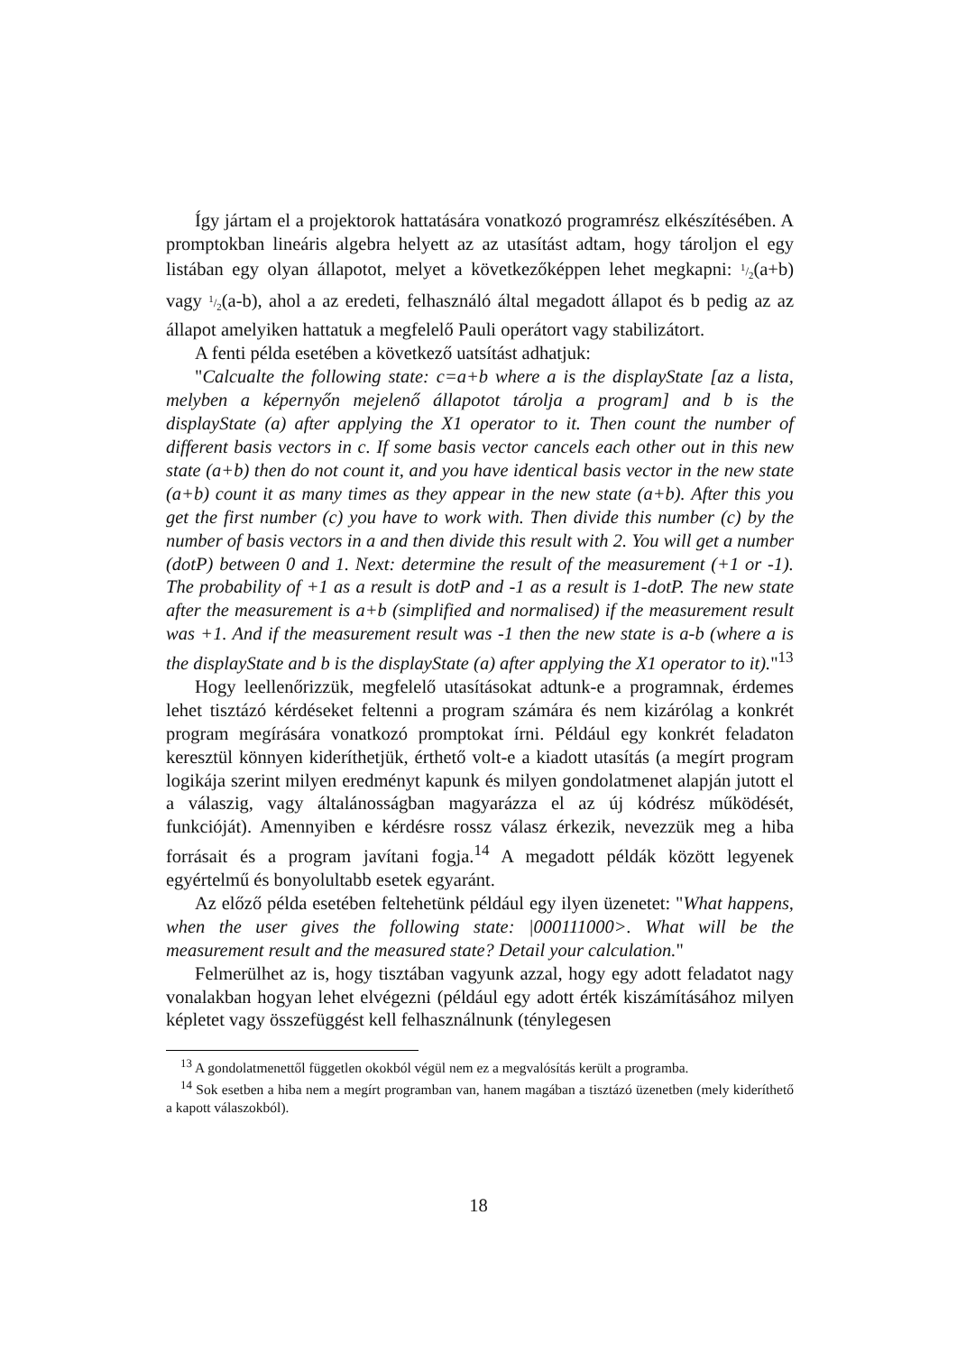Így jártam el a projektorok hattatására vonatkozó programrész elkészítésében. A promptokban lineáris algebra helyett az az utasítást adtam, hogy tároljon el egy listában egy olyan állapotot, melyet a következőképpen lehet megkapni: 1/2(a+b) vagy 1/2(a-b), ahol a az eredeti, felhasználó által megadott állapot és b pedig az az állapot amelyiken hattatuk a megfelelő Pauli operátort vagy stabilizátort.
A fenti példa esetében a következő uatsítást adhatjuk:
"Calcualte the following state: c=a+b where a is the displayState [az a lista, melyben a képernyőn mejelenő állapotot tárolja a program] and b is the displayState (a) after applying the X1 operator to it. Then count the number of different basis vectors in c. If some basis vector cancels each other out in this new state (a+b) then do not count it, and you have identical basis vector in the new state (a+b) count it as many times as they appear in the new state (a+b). After this you get the first number (c) you have to work with. Then divide this number (c) by the number of basis vectors in a and then divide this result with 2. You will get a number (dotP) between 0 and 1. Next: determine the result of the measurement (+1 or -1). The probability of +1 as a result is dotP and -1 as a result is 1-dotP. The new state after the measurement is a+b (simplified and normalised) if the measurement result was +1. And if the measurement result was -1 then the new state is a-b (where a is the displayState and b is the displayState (a) after applying the X1 operator to it)."<sup>13</sup>
Hogy leellenőrizzük, megfelelő utasításokat adtunk-e a programnak, érdemes lehet tisztázó kérdéseket feltenni a program számára és nem kizárólag a konkrét program megírására vonatkozó promptokat írni. Például egy konkrét feladaton keresztül könnyen kideríthetjük, érthető volt-e a kiadott utasítás (a megírt program logikája szerint milyen eredményt kapunk és milyen gondolatmenet alapján jutott el a válaszig, vagy általánosságban magyarázza el az új kódrész működését, funkcióját). Amennyiben e kérdésre rossz válasz érkezik, nevezzük meg a hiba forrásait és a program javítani fogja.<sup>14</sup> A megadott példák között legyenek egyértelmű és bonyolultabb esetek egyaránt.
Az előző példa esetében feltehetünk például egy ilyen üzenetet: "What happens, when the user gives the following state: |000111000>. What will be the measurement result and the measured state? Detail your calculation."
Felmerülhet az is, hogy tisztában vagyunk azzal, hogy egy adott feladatot nagy vonalakban hogyan lehet elvégezni (például egy adott érték kiszámításához milyen képletet vagy összefüggést kell felhasználnunk (ténylegesen
<sup>13</sup> A gondolatmenettől független okokból végül nem ez a megvalósítás került a programba.
<sup>14</sup> Sok esetben a hiba nem a megírt programban van, hanem magában a tisztázó üzenetben (mely kideríthető a kapott válaszokból).
18